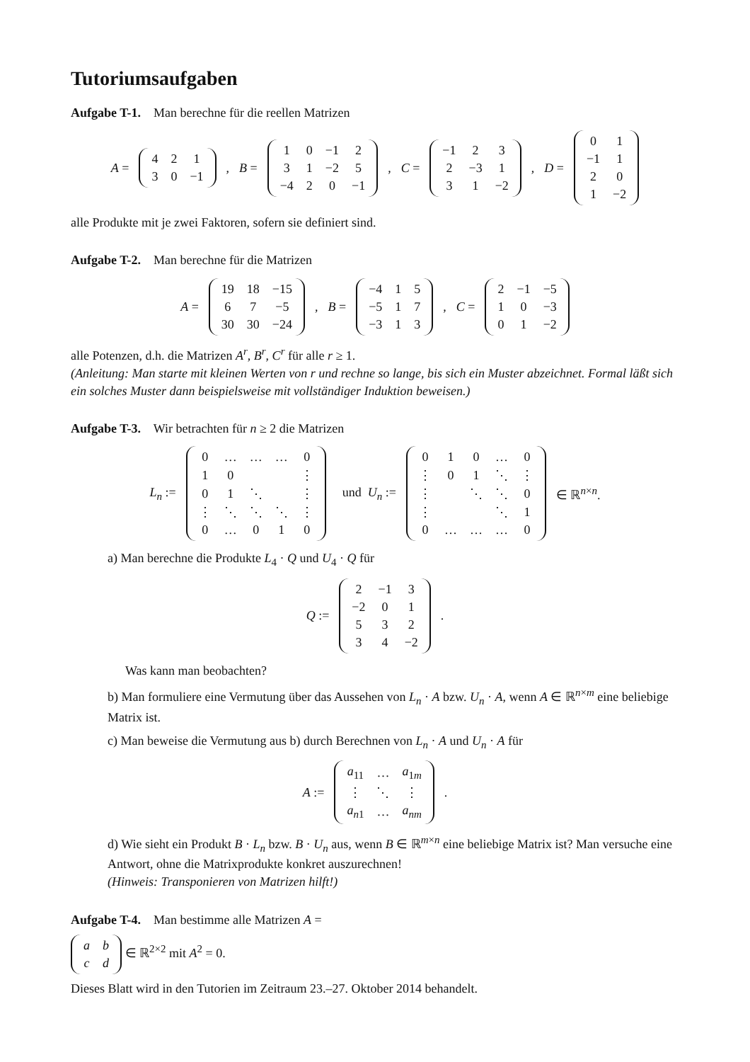Tutoriumsaufgaben
Aufgabe T-1. Man berechne für die reellen Matrizen
A =
| 4 | 2 | 1 |
| 3 | 0 | −1 |
, B =
| 1 | 0 | −1 | 2 |
| 3 | 1 | −2 | 5 |
| −4 | 2 | 0 | −1 |
, C =
| −1 | 2 | 3 |
| 2 | −3 | 1 |
| 3 | 1 | −2 |
, D =
| 0 | 1 |
| −1 | 1 |
| 2 | 0 |
| 1 | −2 |
alle Produkte mit je zwei Faktoren, sofern sie definiert sind.
Aufgabe T-2. Man berechne für die Matrizen
A =
| 19 | 18 | −15 |
| 6 | 7 | −5 |
| 30 | 30 | −24 |
, B =
| −4 | 1 | 5 |
| −5 | 1 | 7 |
| −3 | 1 | 3 |
, C =
| 2 | −1 | −5 |
| 1 | 0 | −3 |
| 0 | 1 | −2 |
alle Potenzen, d.h. die Matrizen A<sup>r</sup>, B<sup>r</sup>, C<sup>r</sup> für alle r ≥ 1.
(Anleitung: Man starte mit kleinen Werten von r und rechne so lange, bis sich ein Muster abzeichnet. Formal läßt sich ein solches Muster dann beispielsweise mit vollständiger Induktion beweisen.)
Aufgabe T-3. Wir betrachten für n ≥ 2 die Matrizen
L<sub>n</sub> :=
| 0 | … | … | … | 0 |
| 1 | 0 | | | ⋮ |
| 0 | 1 | ⋱ | | ⋮ |
| ⋮ | ⋱ | ⋱ | ⋱ | ⋮ |
| 0 | … | 0 | 1 | 0 |
und U<sub>n</sub> :=
| 0 | 1 | 0 | … | 0 |
| ⋮ | 0 | 1 | ⋱ | ⋮ |
| ⋮ | | ⋱ | ⋱ | 0 |
| ⋮ | | | ⋱ | 1 |
| 0 | … | … | … | 0 |
∈ ℝ<sup>n×n</sup>.
a) Man berechne die Produkte L<sub>4</sub> · Q und U<sub>4</sub> · Q für
Q :=
| 2 | −1 | 3 |
| −2 | 0 | 1 |
| 5 | 3 | 2 |
| 3 | 4 | −2 |
.
Was kann man beobachten?
b) Man formuliere eine Vermutung über das Aussehen von L<sub>n</sub> · A bzw. U<sub>n</sub> · A, wenn A ∈ ℝ<sup>n×m</sup> eine beliebige Matrix ist.
c) Man beweise die Vermutung aus b) durch Berechnen von L<sub>n</sub> · A und U<sub>n</sub> · A für
A :=
| a<sub>11</sub> | … | a<sub>1m</sub> |
| ⋮ | ⋱ | ⋮ |
| a<sub>n1</sub> | … | a<sub>nm</sub> |
.
d) Wie sieht ein Produkt B · L<sub>n</sub> bzw. B · U<sub>n</sub> aus, wenn B ∈ ℝ<sup>m×n</sup> eine beliebige Matrix ist? Man versuche eine Antwort, ohne die Matrixprodukte konkret auszurechnen!
(Hinweis: Transponieren von Matrizen hilft!)
Aufgabe T-4. Man bestimme alle Matrizen A =
| a | b |
| c | d |
∈ ℝ<sup>2×2</sup> mit A<sup>2</sup> = 0.
Dieses Blatt wird in den Tutorien im Zeitraum 23.–27. Oktober 2014 behandelt.